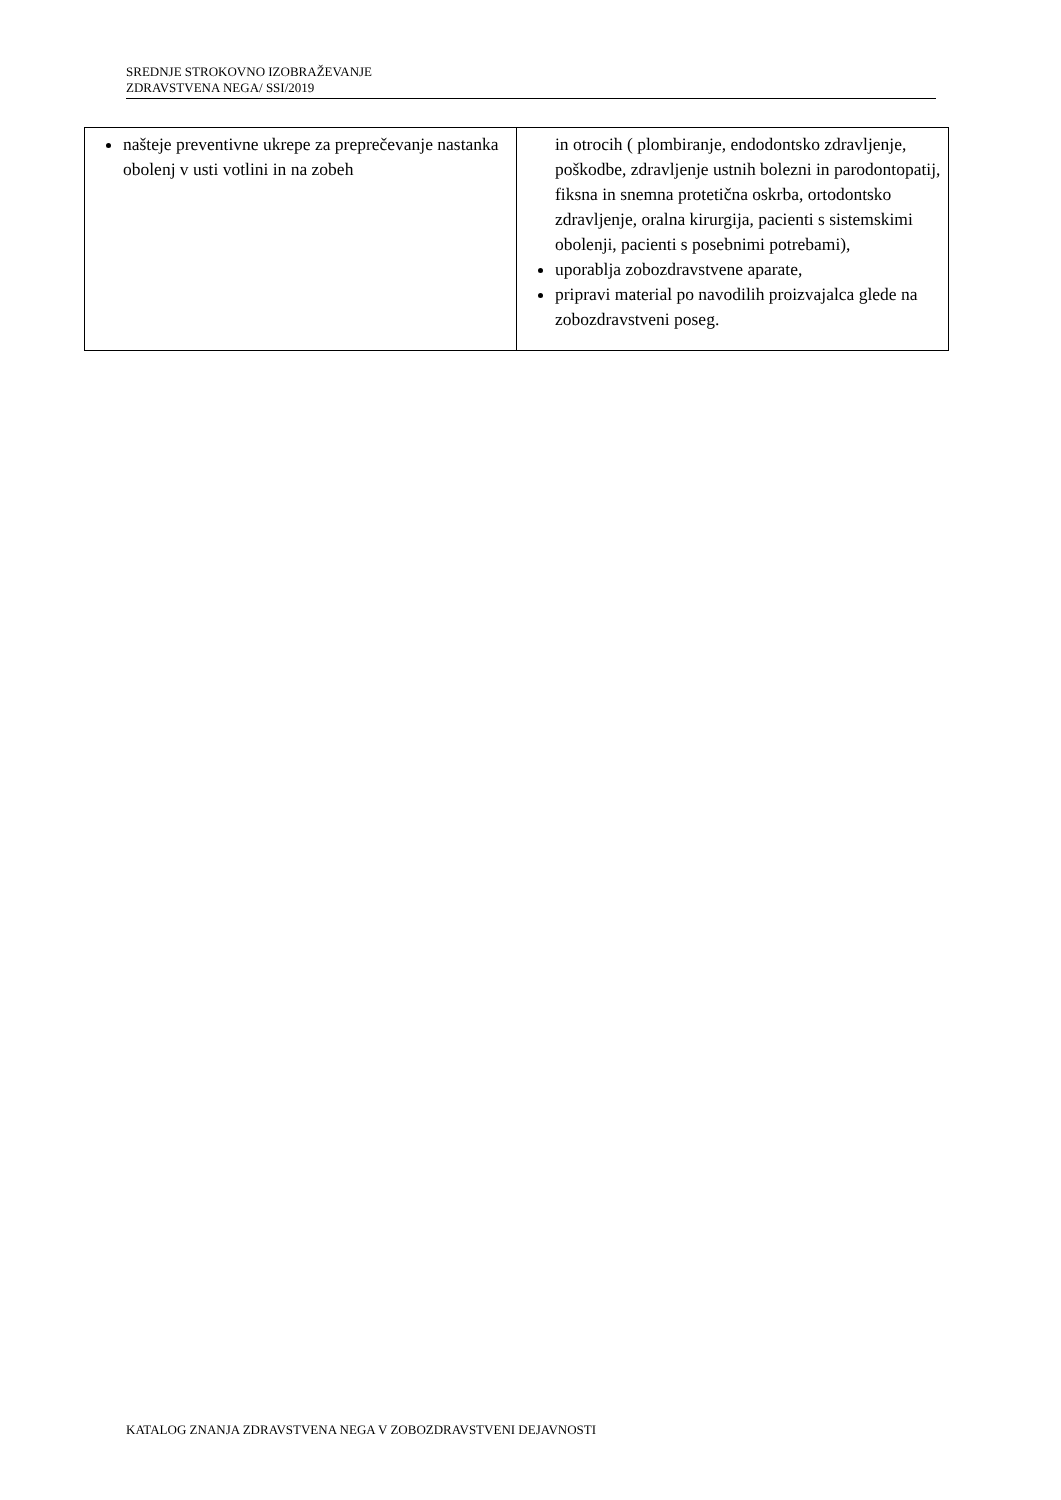SREDNJE STROKOVNO IZOBRAŽEVANJE
ZDRAVSTVENA NEGA/ SSI/2019
| našteje preventivne ukrepe za preprečevanje nastanka obolenj v usti votlini in na zobeh | in otrocih ( plombiranje, endodontsko zdravljenje, poškodbe, zdravljenje ustnih bolezni in parodontopatij, fiksna in snemna protetična oskrba, ortodontsko zdravljenje, oralna kirurgija, pacienti s sistemskimi obolenji, pacienti s posebnimi potrebami), uporablja zobozdravstvene aparate, pripravi material po navodilih proizvajalca glede na zobozdravstveni poseg. |
KATALOG ZNANJA ZDRAVSTVENA NEGA V ZOBOZDRAVSTVENI DEJAVNOSTI